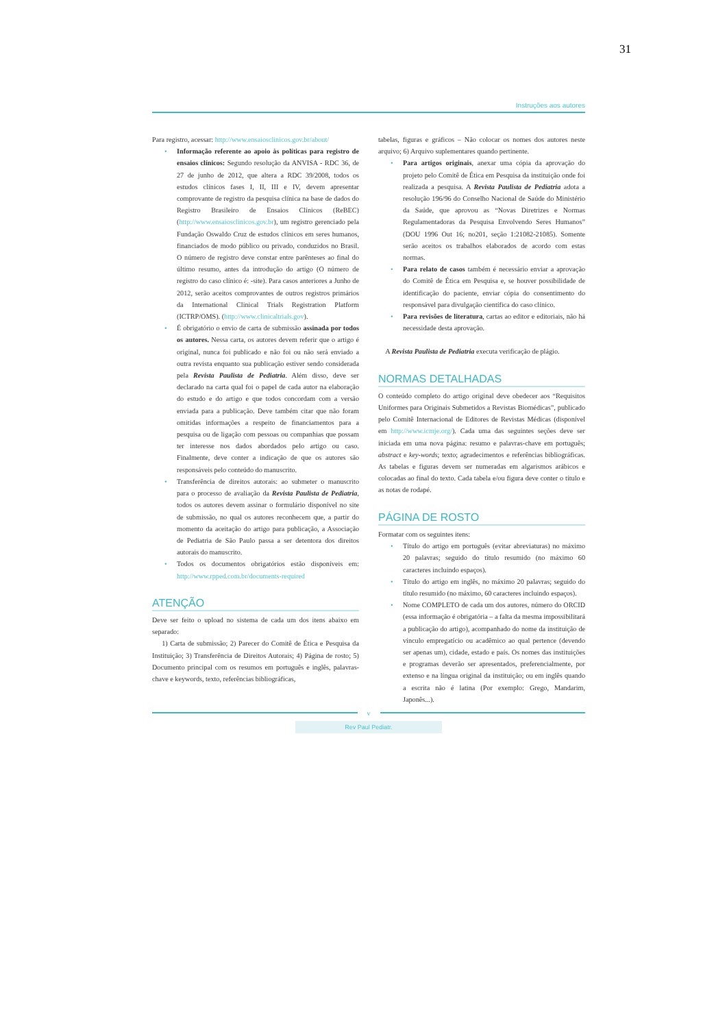31
Instruções aos autores
Para registro, acessar: http://www.ensaiosclinicos.gov.br/about/
Informação referente ao apoio às políticas para registro de ensaios clínicos: Segundo resolução da ANVISA - RDC 36, de 27 de junho de 2012, que altera a RDC 39/2008, todos os estudos clínicos fases I, II, III e IV, devem apresentar comprovante de registro da pesquisa clínica na base de dados do Registro Brasileiro de Ensaios Clínicos (ReBEC) (http://www.ensaiosclinicos.gov.br), um registro gerenciado pela Fundação Oswaldo Cruz de estudos clínicos em seres humanos, financiados de modo público ou privado, conduzidos no Brasil. O número de registro deve constar entre parênteses ao final do último resumo, antes da introdução do artigo (O número de registro do caso clínico é: -site). Para casos anteriores a Junho de 2012, serão aceitos comprovantes de outros registros primários da International Clinical Trials Registration Platform (ICTRP/OMS). (http://www.clinicaltrials.gov).
É obrigatório o envio de carta de submissão assinada por todos os autores. Nessa carta, os autores devem referir que o artigo é original, nunca foi publicado e não foi ou não será enviado a outra revista enquanto sua publicação estiver sendo considerada pela Revista Paulista de Pediatria. Além disso, deve ser declarado na carta qual foi o papel de cada autor na elaboração do estudo e do artigo e que todos concordam com a versão enviada para a publicação. Deve também citar que não foram omitidas informações a respeito de financiamentos para a pesquisa ou de ligação com pessoas ou companhias que possam ter interesse nos dados abordados pelo artigo ou caso. Finalmente, deve conter a indicação de que os autores são responsáveis pelo conteúdo do manuscrito.
Transferência de direitos autorais: ao submeter o manuscrito para o processo de avaliação da Revista Paulista de Pediatria, todos os autores devem assinar o formulário disponível no site de submissão, no qual os autores reconhecem que, a partir do momento da aceitação do artigo para publicação, a Associação de Pediatria de São Paulo passa a ser detentora dos direitos autorais do manuscrito.
Todos os documentos obrigatórios estão disponíveis em: http://www.rpped.com.br/documents-required
ATENÇÃO
Deve ser feito o upload no sistema de cada um dos itens abaixo em separado:
1) Carta de submissão; 2) Parecer do Comitê de Ética e Pesquisa da Instituição; 3) Transferência de Direitos Autorais; 4) Página de rosto; 5) Documento principal com os resumos em português e inglês, palavras-chave e keywords, texto, referências bibliográficas,
tabelas, figuras e gráficos – Não colocar os nomes dos autores neste arquivo; 6) Arquivo suplementares quando pertinente.
Para artigos originais, anexar uma cópia da aprovação do projeto pelo Comitê de Ética em Pesquisa da instituição onde foi realizada a pesquisa. A Revista Paulista de Pediatria adota a resolução 196/96 do Conselho Nacional de Saúde do Ministério da Saúde, que aprovou as “Novas Diretrizes e Normas Regulamentadoras da Pesquisa Envolvendo Seres Humanos” (DOU 1996 Out 16; no201, seção 1:21082-21085). Somente serão aceitos os trabalhos elaborados de acordo com estas normas.
Para relato de casos também é necessário enviar a aprovação do Comitê de Ética em Pesquisa e, se houver possibilidade de identificação do paciente, enviar cópia do consentimento do responsável para divulgação científica do caso clínico.
Para revisões de literatura, cartas ao editor e editoriais, não há necessidade desta aprovação.
A Revista Paulista de Pediatria executa verificação de plágio.
NORMAS DETALHADAS
O conteúdo completo do artigo original deve obedecer aos “Requisitos Uniformes para Originais Submetidos a Revistas Biomédicas”, publicado pelo Comitê Internacional de Editores de Revistas Médicas (disponível em http://www.icmje.org/). Cada uma das seguintes seções deve ser iniciada em uma nova página: resumo e palavras-chave em português; abstract e key-words; texto; agradecimentos e referências bibliográficas. As tabelas e figuras devem ser numeradas em algarismos arábicos e colocadas ao final do texto. Cada tabela e/ou figura deve conter o título e as notas de rodapé.
PÁGINA DE ROSTO
Formatar com os seguintes itens:
Título do artigo em português (evitar abreviaturas) no máximo 20 palavras; seguido do título resumido (no máximo 60 caracteres incluindo espaços).
Título do artigo em inglês, no máximo 20 palavras; seguido do título resumido (no máximo, 60 caracteres incluindo espaços).
Nome COMPLETO de cada um dos autores, número do ORCID (essa informação é obrigatória – a falta da mesma impossibilitará a publicação do artigo), acompanhado do nome da instituição de vínculo empregatício ou acadêmico ao qual pertence (devendo ser apenas um), cidade, estado e país. Os nomes das instituições e programas deverão ser apresentados, preferencialmente, por extenso e na língua original da instituição; ou em inglês quando a escrita não é latina (Por exemplo: Grego, Mandarim, Japonês...).
v
Rev Paul Pediatr.